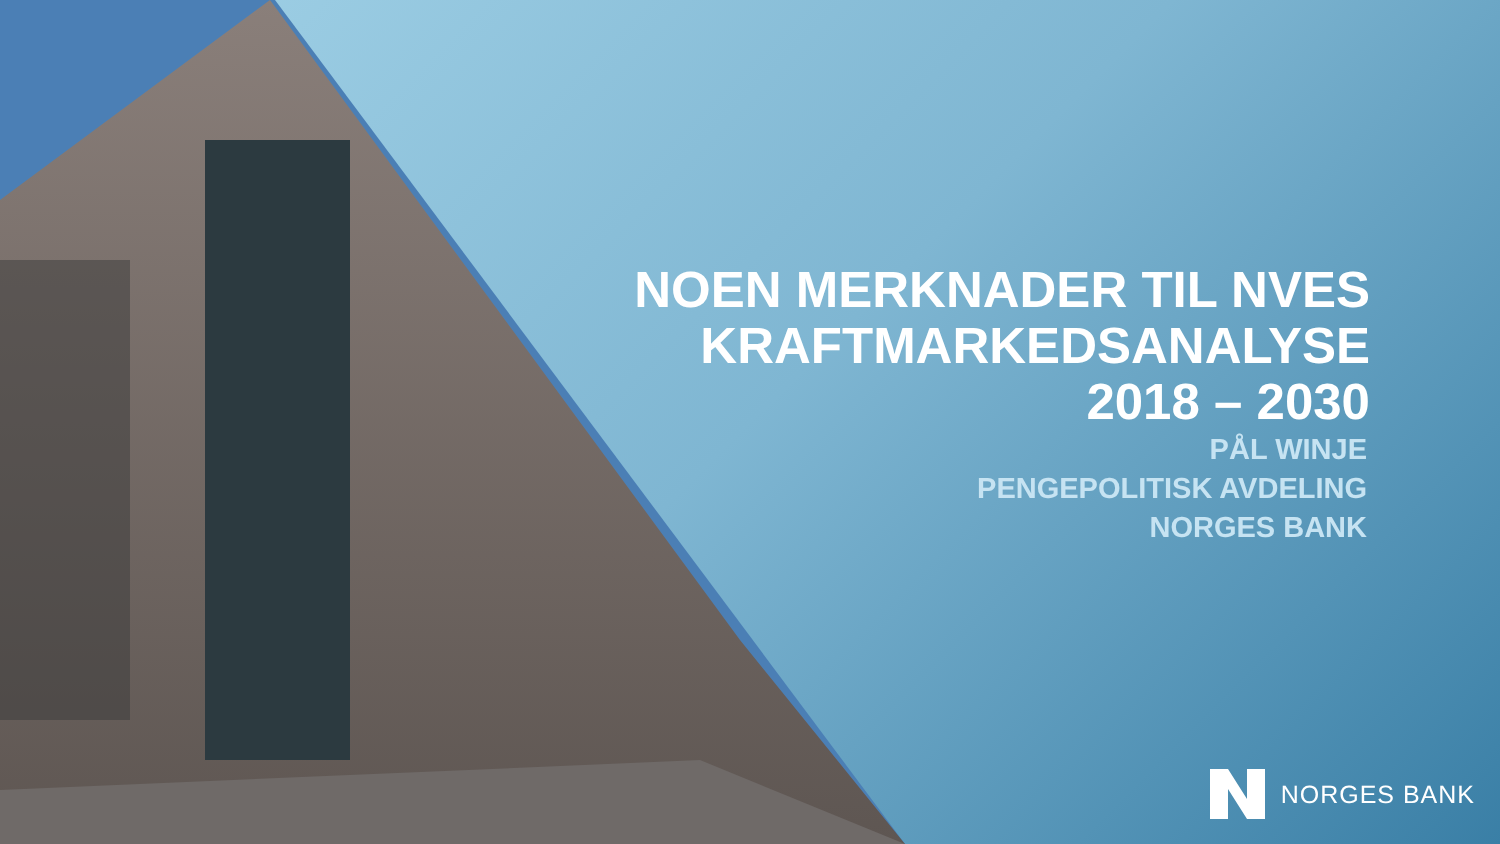NOEN MERKNADER TIL NVES
KRAFTMARKEDSANALYSE
2018 – 2030
PÅL WINJE
PENGEPOLITISK AVDELING
NORGES BANK
NORGES BANK